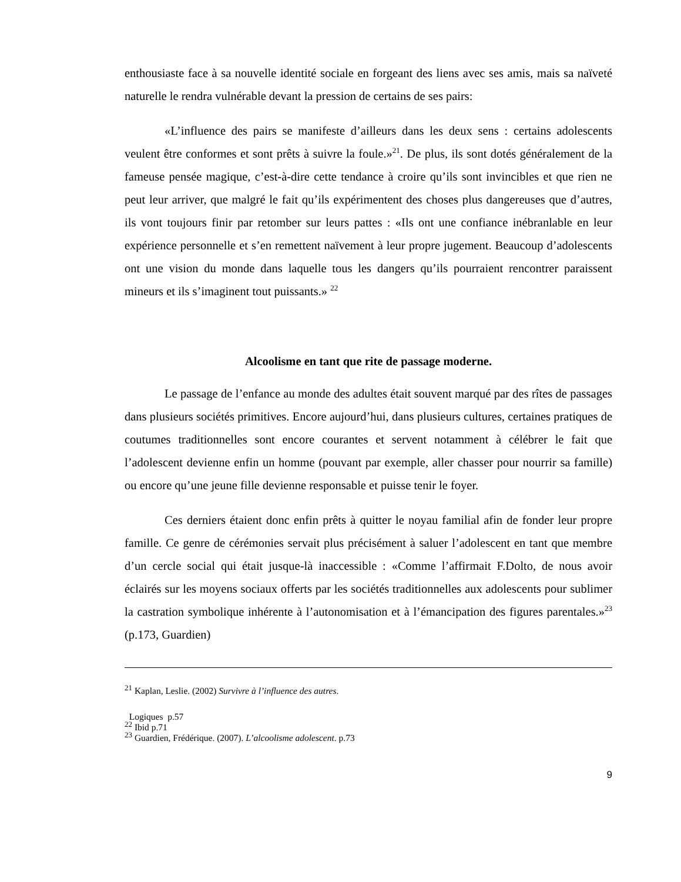enthousiaste face à sa nouvelle identité sociale en forgeant des liens avec ses amis, mais sa naïveté naturelle le rendra vulnérable devant la pression de certains de ses pairs:
«L’influence des pairs se manifeste d’ailleurs dans les deux sens : certains adolescents veulent être conformes et sont prêts à suivre la foule.»<sup>21</sup>. De plus, ils sont dotés généralement de la fameuse pensée magique, c’est-à-dire cette tendance à croire qu’ils sont invincibles et que rien ne peut leur arriver, que malgré le fait qu’ils expérimentent des choses plus dangereuses que d’autres, ils vont toujours finir par retomber sur leurs pattes : «Ils ont une confiance inébranlable en leur expérience personnelle et s’en remettent naïvement à leur propre jugement. Beaucoup d’adolescents ont une vision du monde dans laquelle tous les dangers qu’ils pourraient rencontrer paraissent mineurs et ils s’imaginent tout puissants.» <sup>22</sup>
Alcoolisme en tant que rite de passage moderne.
Le passage de l’enfance au monde des adultes était souvent marqué par des rîtes de passages dans plusieurs sociétés primitives. Encore aujourd’hui, dans plusieurs cultures, certaines pratiques de coutumes traditionnelles sont encore courantes et servent notamment à célébrer le fait que l’adolescent devienne enfin un homme (pouvant par exemple, aller chasser pour nourrir sa famille) ou encore qu’une jeune fille devienne responsable et puisse tenir le foyer.
Ces derniers étaient donc enfin prêts à quitter le noyau familial afin de fonder leur propre famille. Ce genre de cérémonies servait plus précisément à saluer l’adolescent en tant que membre d’un cercle social qui était jusque-là inaccessible : «Comme l’affirmait F.Dolto, de nous avoir éclairés sur les moyens sociaux offerts par les sociétés traditionnelles aux adolescents pour sublimer la castration symbolique inhérente à l’autonomisation et à l’émancipation des figures parentales.»<sup>23</sup> (p.173, Guardien)
<sup>21</sup> Kaplan, Leslie. (2002) Survivre à l’influence des autres.
Logiques p.57
<sup>22</sup> Ibid p.71
<sup>23</sup> Guardien, Frédérique. (2007). L’alcoolisme adolescent. p.73
9